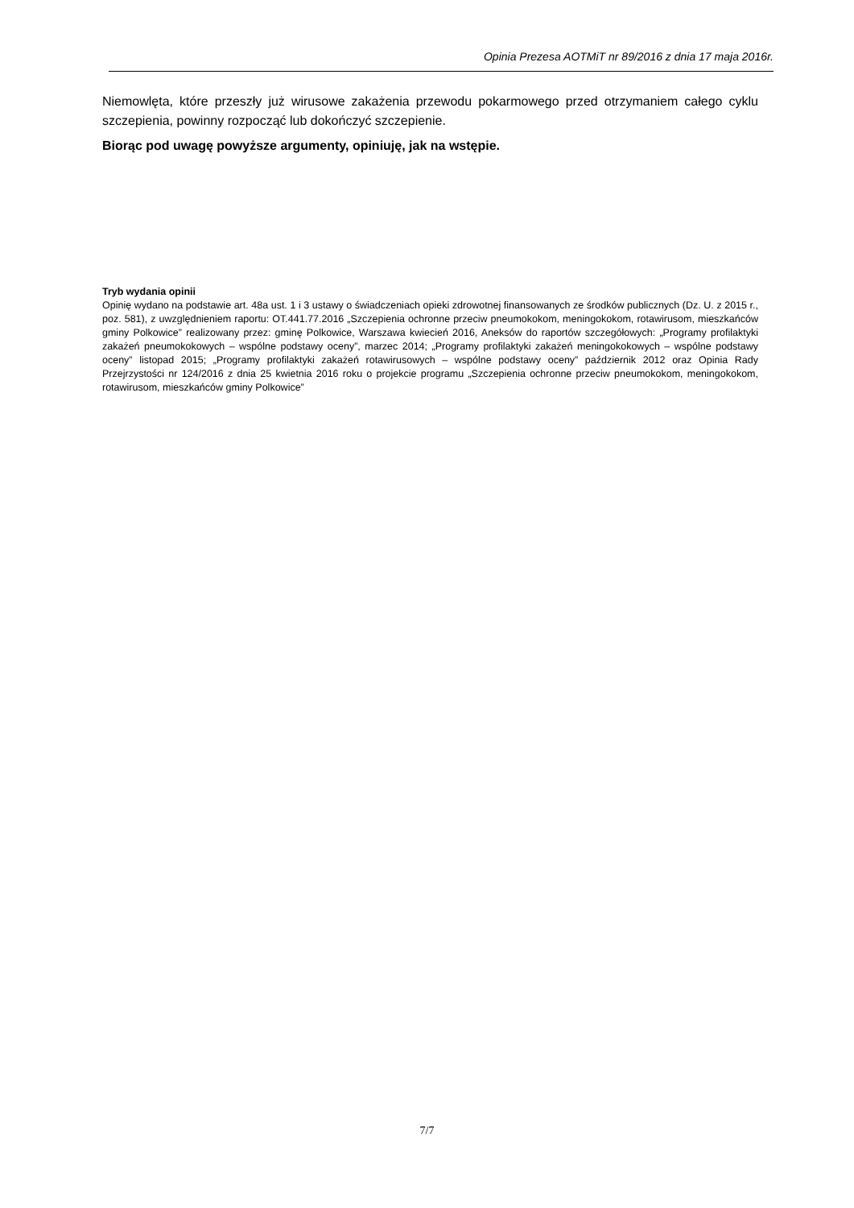Opinia Prezesa AOTMiT nr 89/2016 z dnia 17 maja 2016r.
Niemowlęta, które przeszły już wirusowe zakażenia przewodu pokarmowego przed otrzymaniem całego cyklu szczepienia, powinny rozpocząć lub dokończyć szczepienie.
Biorąc pod uwagę powyższe argumenty, opiniuję, jak na wstępie.
Tryb wydania opinii
Opinię wydano na podstawie art. 48a ust. 1 i 3 ustawy o świadczeniach opieki zdrowotnej finansowanych ze środków publicznych (Dz. U. z 2015 r., poz. 581), z uwzględnieniem raportu: OT.441.77.2016 „Szczepienia ochronne przeciw pneumokokom, meningokokom, rotawirusom, mieszkańców gminy Polkowice” realizowany przez: gminę Polkowice, Warszawa kwiecień 2016, Aneksów do raportów szczegółowych: „Programy profilaktyki zakażeń pneumokokowych – wspólne podstawy oceny”, marzec 2014; „Programy profilaktyki zakażeń meningokokowych – wspólne podstawy oceny” listopad 2015; „Programy profilaktyki zakażeń rotawirusowych – wspólne podstawy oceny” październik 2012 oraz Opinia Rady Przejrzystości nr 124/2016 z dnia 25 kwietnia 2016 roku o projekcie programu „Szczepienia ochronne przeciw pneumokokom, meningokokom, rotawirusom, mieszkańców gminy Polkowice”
7/7